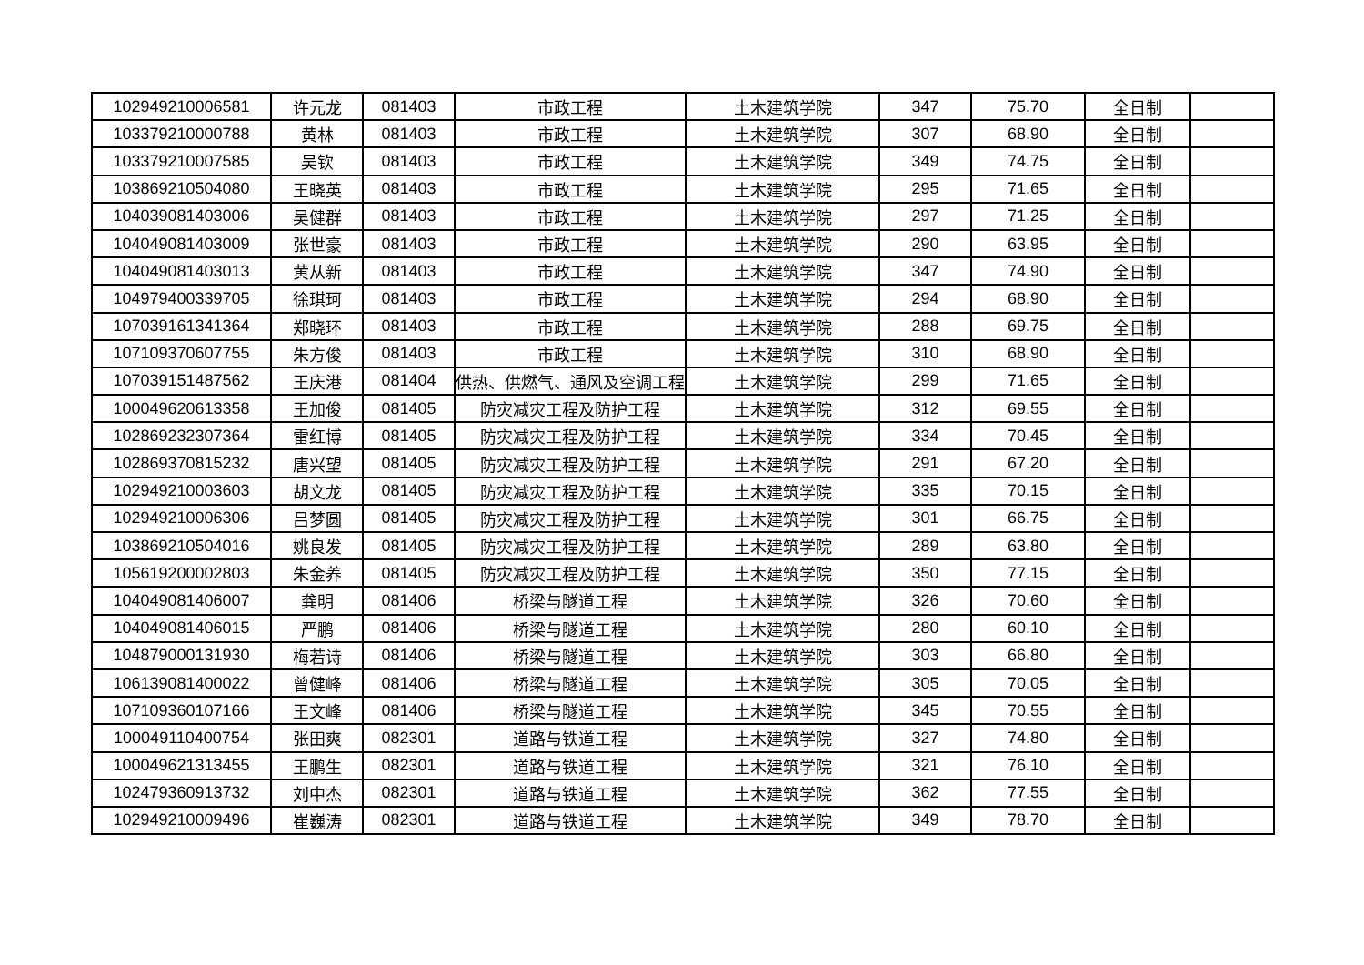| 102949210006581 | 许元龙 | 081403 | 市政工程 | 土木建筑学院 | 347 | 75.70 | 全日制 | |
| 103379210000788 | 黄林 | 081403 | 市政工程 | 土木建筑学院 | 307 | 68.90 | 全日制 | |
| 103379210007585 | 吴钦 | 081403 | 市政工程 | 土木建筑学院 | 349 | 74.75 | 全日制 | |
| 103869210504080 | 王晓英 | 081403 | 市政工程 | 土木建筑学院 | 295 | 71.65 | 全日制 | |
| 104039081403006 | 吴健群 | 081403 | 市政工程 | 土木建筑学院 | 297 | 71.25 | 全日制 | |
| 104049081403009 | 张世豪 | 081403 | 市政工程 | 土木建筑学院 | 290 | 63.95 | 全日制 | |
| 104049081403013 | 黄从新 | 081403 | 市政工程 | 土木建筑学院 | 347 | 74.90 | 全日制 | |
| 104979400339705 | 徐琪珂 | 081403 | 市政工程 | 土木建筑学院 | 294 | 68.90 | 全日制 | |
| 107039161341364 | 郑晓环 | 081403 | 市政工程 | 土木建筑学院 | 288 | 69.75 | 全日制 | |
| 107109370607755 | 朱方俊 | 081403 | 市政工程 | 土木建筑学院 | 310 | 68.90 | 全日制 | |
| 107039151487562 | 王庆港 | 081404 | 供热、供燃气、通风及空调工程 | 土木建筑学院 | 299 | 71.65 | 全日制 | |
| 100049620613358 | 王加俊 | 081405 | 防灾减灾工程及防护工程 | 土木建筑学院 | 312 | 69.55 | 全日制 | |
| 102869232307364 | 雷红博 | 081405 | 防灾减灾工程及防护工程 | 土木建筑学院 | 334 | 70.45 | 全日制 | |
| 102869370815232 | 唐兴望 | 081405 | 防灾减灾工程及防护工程 | 土木建筑学院 | 291 | 67.20 | 全日制 | |
| 102949210003603 | 胡文龙 | 081405 | 防灾减灾工程及防护工程 | 土木建筑学院 | 335 | 70.15 | 全日制 | |
| 102949210006306 | 吕梦圆 | 081405 | 防灾减灾工程及防护工程 | 土木建筑学院 | 301 | 66.75 | 全日制 | |
| 103869210504016 | 姚良发 | 081405 | 防灾减灾工程及防护工程 | 土木建筑学院 | 289 | 63.80 | 全日制 | |
| 105619200002803 | 朱金养 | 081405 | 防灾减灾工程及防护工程 | 土木建筑学院 | 350 | 77.15 | 全日制 | |
| 104049081406007 | 龚明 | 081406 | 桥梁与隧道工程 | 土木建筑学院 | 326 | 70.60 | 全日制 | |
| 104049081406015 | 严鹏 | 081406 | 桥梁与隧道工程 | 土木建筑学院 | 280 | 60.10 | 全日制 | |
| 104879000131930 | 梅若诗 | 081406 | 桥梁与隧道工程 | 土木建筑学院 | 303 | 66.80 | 全日制 | |
| 106139081400022 | 曾健峰 | 081406 | 桥梁与隧道工程 | 土木建筑学院 | 305 | 70.05 | 全日制 | |
| 107109360107166 | 王文峰 | 081406 | 桥梁与隧道工程 | 土木建筑学院 | 345 | 70.55 | 全日制 | |
| 100049110400754 | 张田爽 | 082301 | 道路与铁道工程 | 土木建筑学院 | 327 | 74.80 | 全日制 | |
| 100049621313455 | 王鹏生 | 082301 | 道路与铁道工程 | 土木建筑学院 | 321 | 76.10 | 全日制 | |
| 102479360913732 | 刘中杰 | 082301 | 道路与铁道工程 | 土木建筑学院 | 362 | 77.55 | 全日制 | |
| 102949210009496 | 崔巍涛 | 082301 | 道路与铁道工程 | 土木建筑学院 | 349 | 78.70 | 全日制 | |